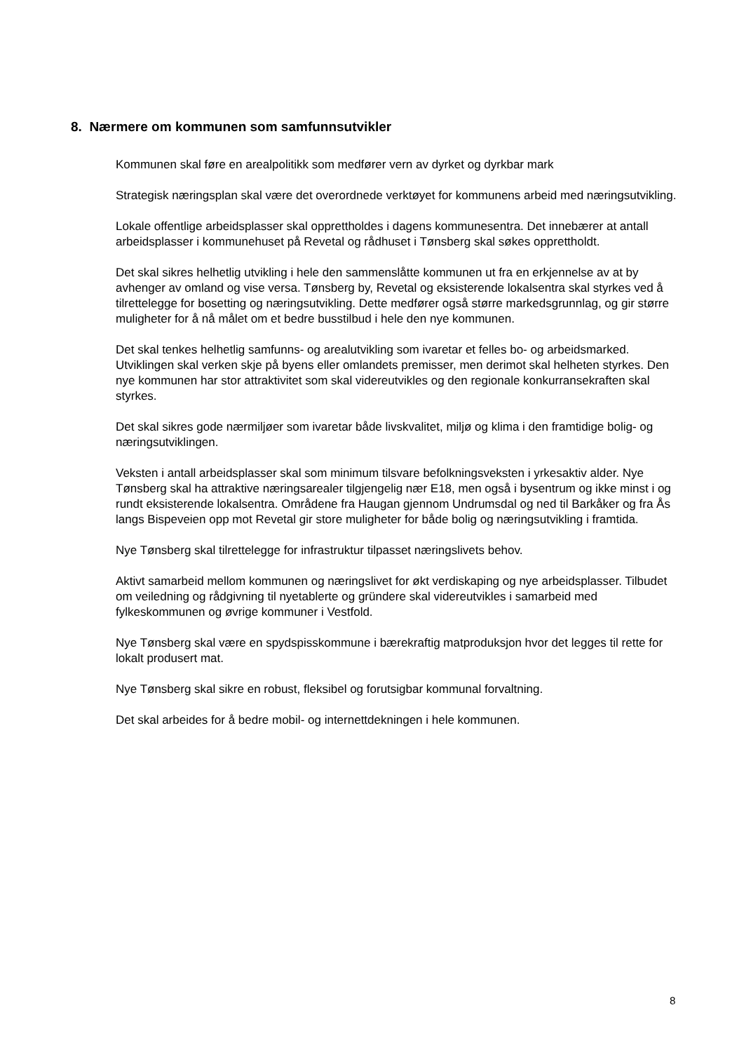8. Nærmere om kommunen som samfunnsutvikler
Kommunen skal føre en arealpolitikk som medfører vern av dyrket og dyrkbar mark
Strategisk næringsplan skal være det overordnede verktøyet for kommunens arbeid med næringsutvikling.
Lokale offentlige arbeidsplasser skal opprettholdes i dagens kommunesentra. Det innebærer at antall arbeidsplasser i kommunehuset på Revetal og rådhuset i Tønsberg skal søkes opprettholdt.
Det skal sikres helhetlig utvikling i hele den sammenslåtte kommunen ut fra en erkjennelse av at by avhenger av omland og vise versa. Tønsberg by, Revetal og eksisterende lokalsentra skal styrkes ved å tilrettelegge for bosetting og næringsutvikling. Dette medfører også større markedsgrunnlag, og gir større muligheter for å nå målet om et bedre busstilbud i hele den nye kommunen.
Det skal tenkes helhetlig samfunns- og arealutvikling som ivaretar et felles bo- og arbeidsmarked. Utviklingen skal verken skje på byens eller omlandets premisser, men derimot skal helheten styrkes. Den nye kommunen har stor attraktivitet som skal videreutvikles og den regionale konkurransekraften skal styrkes.
Det skal sikres gode nærmiljøer som ivaretar både livskvalitet, miljø og klima i den framtidige bolig- og næringsutviklingen.
Veksten i antall arbeidsplasser skal som minimum tilsvare befolkningsveksten i yrkesaktiv alder. Nye Tønsberg skal ha attraktive næringsarealer tilgjengelig nær E18, men også i bysentrum og ikke minst i og rundt eksisterende lokalsentra. Områdene fra Haugan gjennom Undrumsdal og ned til Barkåker og fra Ås langs Bispeveien opp mot Revetal gir store muligheter for både bolig og næringsutvikling i framtida.
Nye Tønsberg skal tilrettelegge for infrastruktur tilpasset næringslivets behov.
Aktivt samarbeid mellom kommunen og næringslivet for økt verdiskaping og nye arbeidsplasser. Tilbudet om veiledning og rådgivning til nyetablerte og gründere skal videreutvikles i samarbeid med fylkeskommunen og øvrige kommuner i Vestfold.
Nye Tønsberg skal være en spydspisskommune i bærekraftig matproduksjon hvor det legges til rette for lokalt produsert mat.
Nye Tønsberg skal sikre en robust, fleksibel og forutsigbar kommunal forvaltning.
Det skal arbeides for å bedre mobil- og internettdekningen i hele kommunen.
8